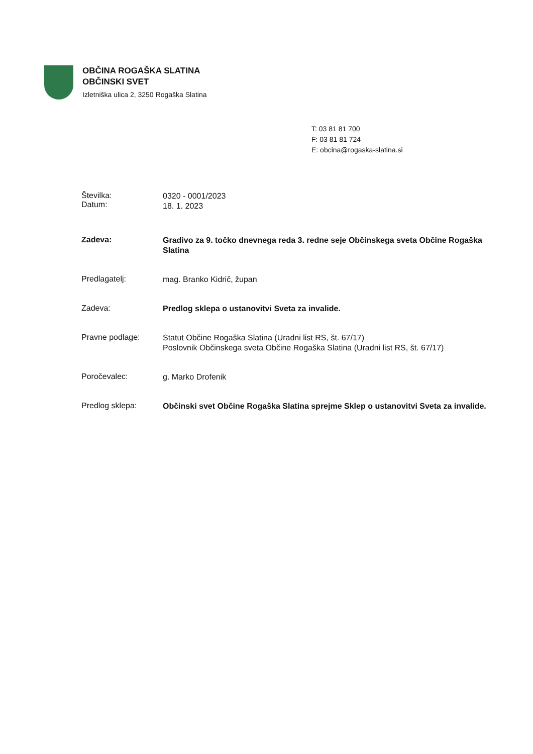OBČINA ROGAŠKA SLATINA
OBČINSKI SVET
Izletniška ulica 2, 3250 Rogaška Slatina
T: 03 81 81 700
F: 03 81 81 724
E: obcina@rogaska-slatina.si
Številka:
Datum:
0320 - 0001/2023
18. 1. 2023
Zadeva:
Gradivo za 9. točko dnevnega reda 3. redne seje Občinskega sveta Občine Rogaška Slatina
Predlagatelj:
mag. Branko Kidrič, župan
Zadeva:
Predlog sklepa o ustanovitvi Sveta za invalide.
Pravne podlage:
Statut Občine Rogaška Slatina (Uradni list RS, št. 67/17)
Poslovnik Občinskega sveta Občine Rogaška Slatina (Uradni list RS, št. 67/17)
Poročevalec:
g. Marko Drofenik
Predlog sklepa:
Občinski svet Občine Rogaška Slatina sprejme Sklep o ustanovitvi Sveta za invalide.